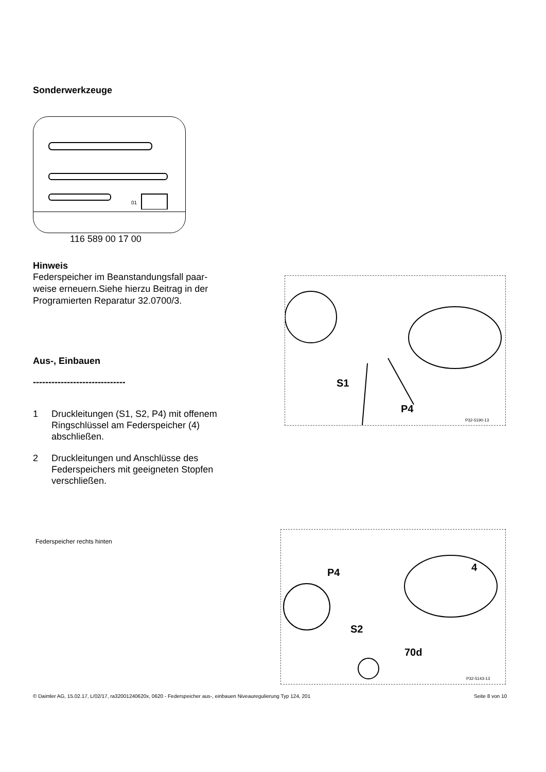Sonderwerkzeuge
01
116 589 00 17 00
Hinweis
Federspeicher im Beanstandungsfall paar-
weise erneuern.Siehe hierzu Beitrag in der
Programierten Reparatur 32.0700/3.
Aus-, Einbauen
------------------------------
1 Druckleitungen (S1, S2, P4) mit offenem Ringschlüssel am Federspeicher (4) abschließen.
2 Druckleitungen und Anschlüsse des Federspeichers mit geeigneten Stopfen verschließen.
Federspeicher rechts hinten
S1
P4
P32-5190-13
P4
4
S2
70d
P32-5143-13
© Daimler AG, 15.02.17, L/02/17, ra32001240620x, 0620 - Federspeicher aus-, einbauen Niveauregulierung Typ 124, 201 Seite 8 von 10